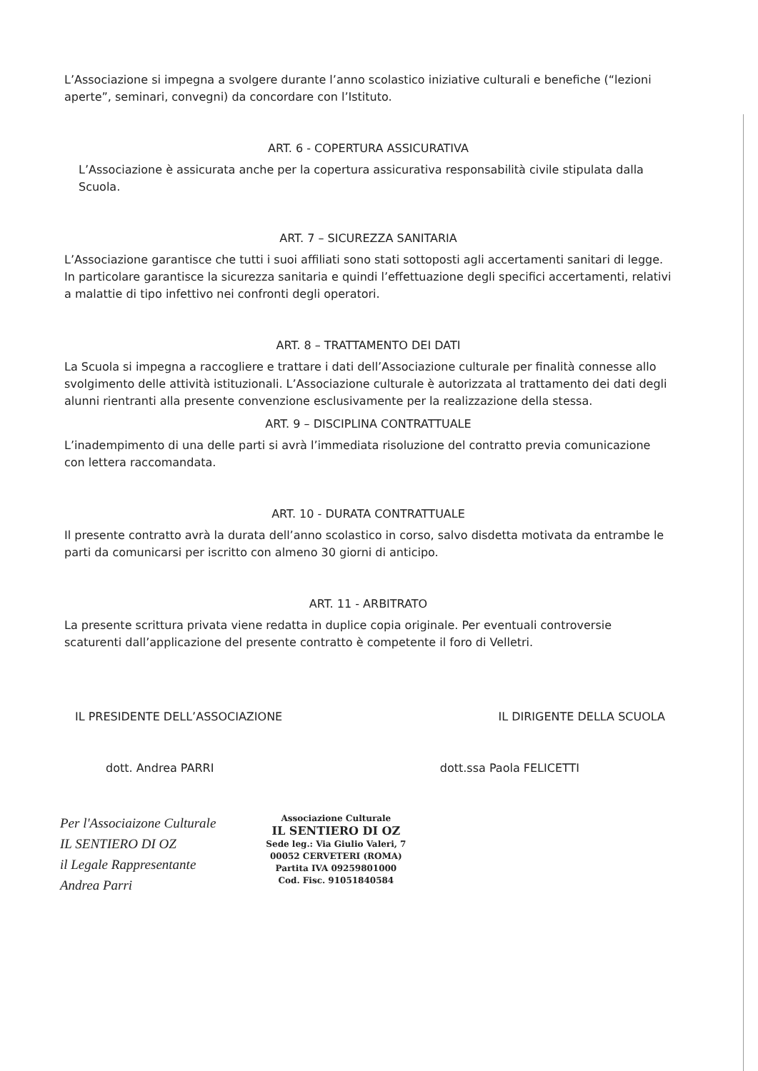L’Associazione si impegna a svolgere durante l’anno scolastico iniziative culturali e benefiche (“lezioni aperte”, seminari, convegni) da concordare con l’Istituto.
ART. 6 - COPERTURA ASSICURATIVA
L’Associazione è assicurata anche per la copertura assicurativa responsabilità civile stipulata dalla Scuola.
ART. 7 – SICUREZZA SANITARIA
L’Associazione garantisce che tutti i suoi affiliati sono stati sottoposti agli accertamenti sanitari di legge. In particolare garantisce la sicurezza sanitaria e quindi l’effettuazione degli specifici accertamenti, relativi a malattie di tipo infettivo nei confronti degli operatori.
ART. 8 – TRATTAMENTO DEI DATI
La Scuola si impegna a raccogliere e trattare i dati dell’Associazione culturale per finalità connesse allo svolgimento delle attività istituzionali. L’Associazione culturale è autorizzata al trattamento dei dati degli alunni rientranti alla presente convenzione esclusivamente per la realizzazione della stessa.
ART. 9 – DISCIPLINA CONTRATTUALE
L’inadempimento di una delle parti si avrà l’immediata risoluzione del contratto previa comunicazione con lettera raccomandata.
ART. 10 - DURATA CONTRATTUALE
Il presente contratto avrà la durata dell’anno scolastico in corso, salvo disdetta motivata da entrambe le parti da comunicarsi per iscritto con almeno 30 giorni di anticipo.
ART. 11 - ARBITRATO
La presente scrittura privata viene redatta in duplice copia originale. Per eventuali controversie scaturenti dall’applicazione del presente contratto è competente il foro di Velletri.
IL PRESIDENTE DELL’ASSOCIAZIONE IL DIRIGENTE DELLA SCUOLA
dott. Andrea PARRI dott.ssa Paola FELICETTI
Per l'Associaizone Culturale
IL SENTIERO DI OZ
il Legale Rappresentante
Andrea Parri
Associazione Culturale
IL SENTIERO DI OZ
Sede leg.: Via Giulio Valeri, 7
00052 CERVETERI (ROMA)
Partita IVA 09259801000
Cod. Fisc. 91051840584